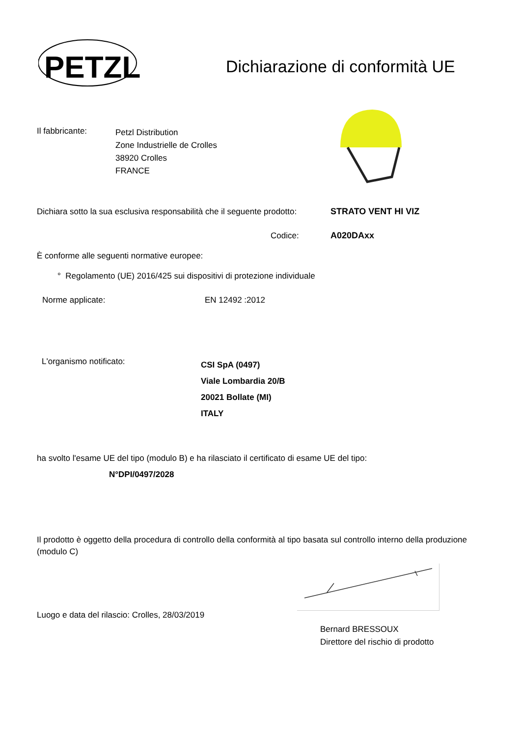PETZL
Dichiarazione di conformità UE
Il fabbricante:
Petzl Distribution
Zone Industrielle de Crolles
38920 Crolles
FRANCE
Dichiara sotto la sua esclusiva responsabilità che il seguente prodotto:
STRATO VENT HI VIZ
Codice: A020DAxx
È conforme alle seguenti normative europee:
° Regolamento (UE) 2016/425 sui dispositivi di protezione individuale
Norme applicate: EN 12492 :2012
L'organismo notificato:
CSI SpA (0497)
Viale Lombardia 20/B
20021 Bollate (MI)
ITALY
ha svolto l'esame UE del tipo (modulo B) e ha rilasciato il certificato di esame UE del tipo:
N°DPI/0497/2028
Il prodotto è oggetto della procedura di controllo della conformità al tipo basata sul controllo interno della produzione (modulo C)
Luogo e data del rilascio: Crolles, 28/03/2019
Bernard BRESSOUX
Direttore del rischio di prodotto